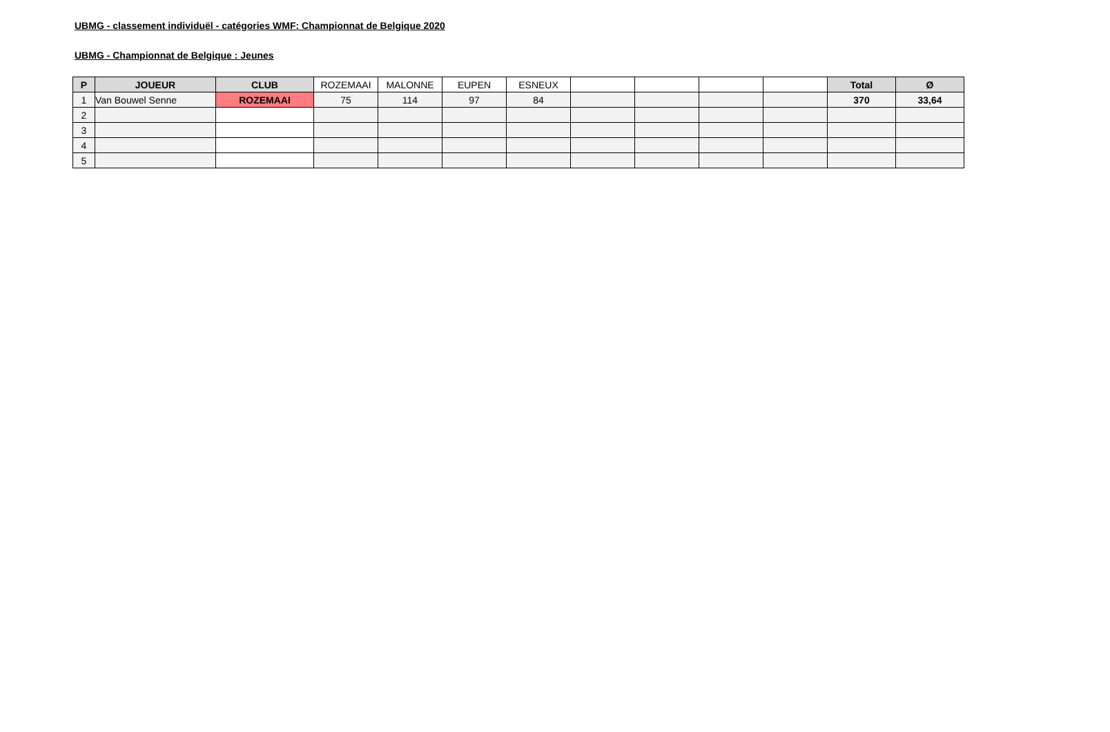UBMG - classement individuël - catégories WMF: Championnat de Belgique 2020
UBMG - Championnat de Belgique : Jeunes
| P | JOUEUR | CLUB | ROZEMAAI | MALONNE | EUPEN | ESNEUX | | | | | Total | Ø |
| --- | --- | --- | --- | --- | --- | --- | --- | --- | --- | --- | --- | --- |
| 1 | Van Bouwel Senne | ROZEMAAI | 75 | 114 | 97 | 84 | | | | | 370 | 33,64 |
| 2 | | | | | | | | | | | | |
| 3 | | | | | | | | | | | | |
| 4 | | | | | | | | | | | | |
| 5 | | | | | | | | | | | | |